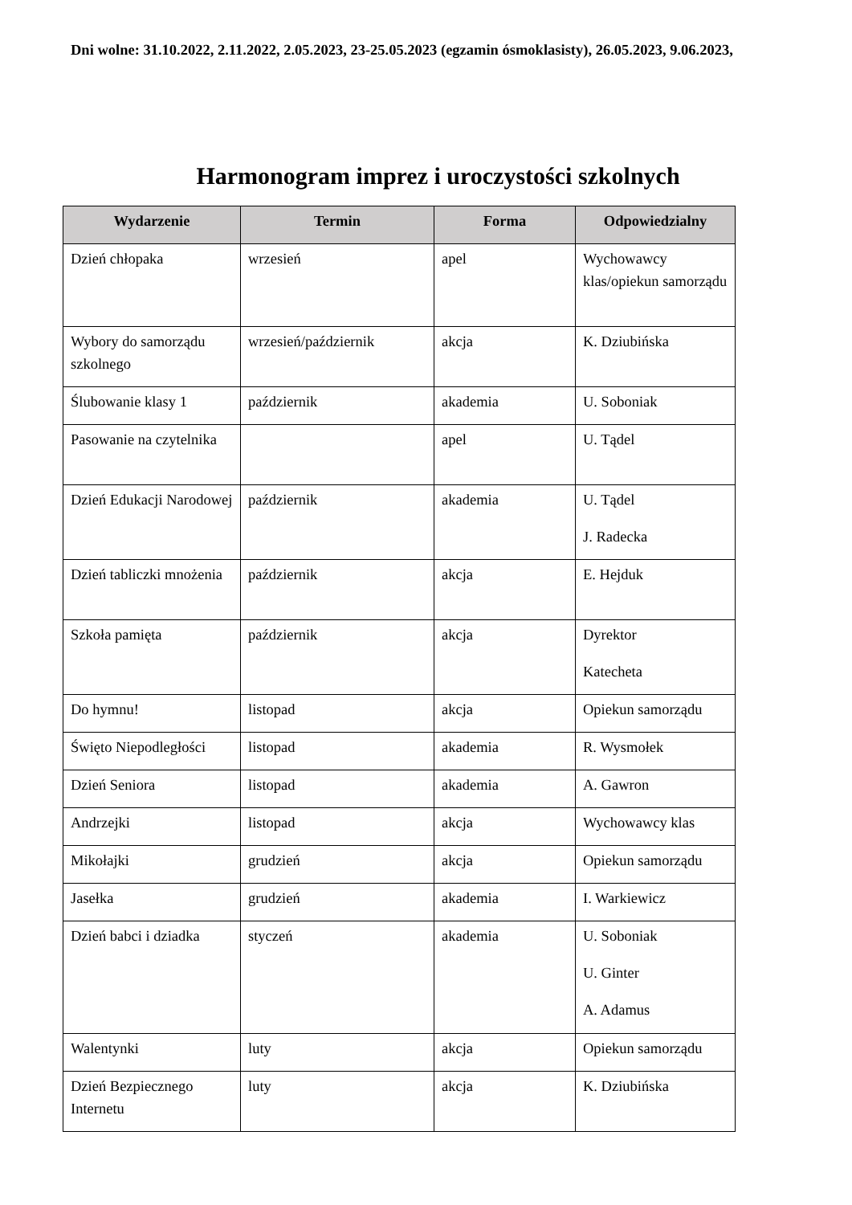Dni wolne: 31.10.2022, 2.11.2022, 2.05.2023, 23-25.05.2023 (egzamin ósmoklasisty), 26.05.2023, 9.06.2023,
Harmonogram imprez i uroczystości szkolnych
| Wydarzenie | Termin | Forma | Odpowiedzialny |
| --- | --- | --- | --- |
| Dzień chłopaka | wrzesień | apel | Wychowawcy klas/opiekun samorządu |
| Wybory do samorządu szkolnego | wrzesień/październik | akcja | K. Dziubińska |
| Ślubowanie klasy 1 | październik | akademia | U. Soboniak |
| Pasowanie na czytelnika | | apel | U. Tądel |
| Dzień Edukacji Narodowej | październik | akademia | U. Tądel J. Radecka |
| Dzień tabliczki mnożenia | październik | akcja | E. Hejduk |
| Szkoła pamięta | październik | akcja | Dyrektor Katecheta |
| Do hymnu! | listopad | akcja | Opiekun samorządu |
| Święto Niepodległości | listopad | akademia | R. Wysmołek |
| Dzień Seniora | listopad | akademia | A. Gawron |
| Andrzejki | listopad | akcja | Wychowawcy klas |
| Mikołajki | grudzień | akcja | Opiekun samorządu |
| Jasełka | grudzień | akademia | I. Warkiewicz |
| Dzień babci i dziadka | styczeń | akademia | U. Soboniak U. Ginter A. Adamus |
| Walentynki | luty | akcja | Opiekun samorządu |
| Dzień Bezpiecznego Internetu | luty | akcja | K. Dziubińska |